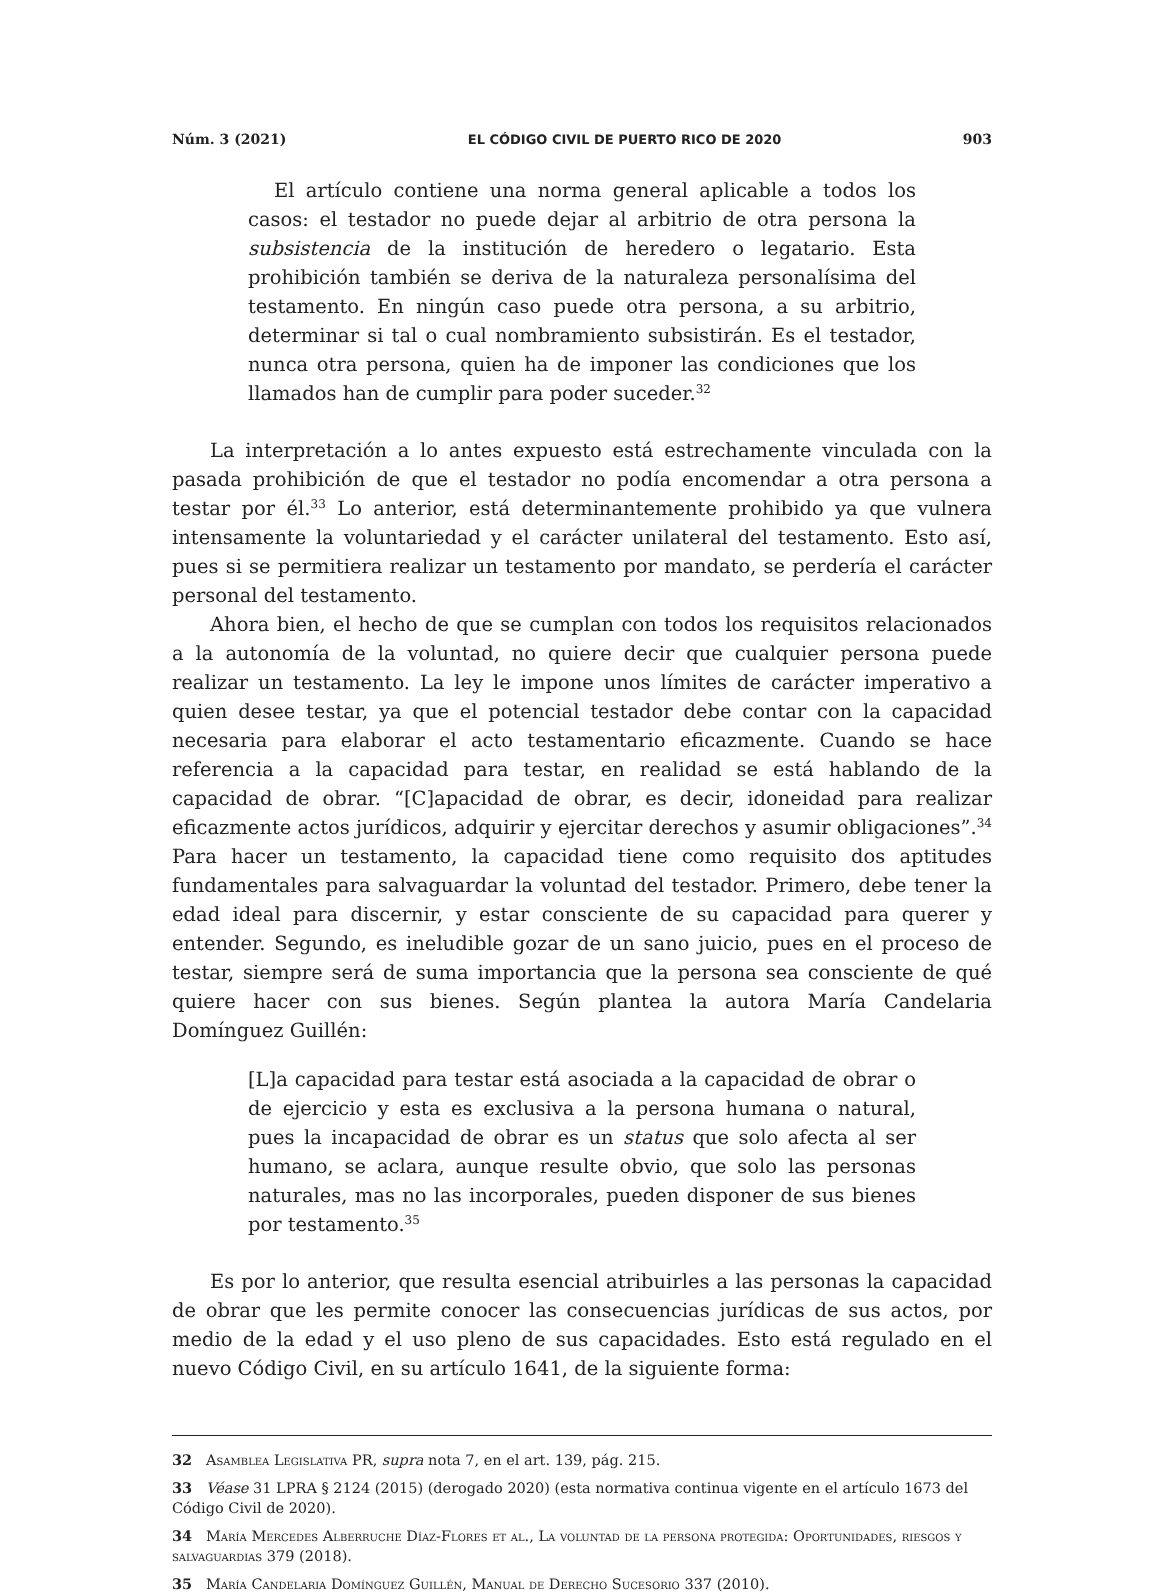Núm. 3 (2021) EL CÓDIGO CIVIL DE PUERTO RICO DE 2020 903
El artículo contiene una norma general aplicable a todos los casos: el testador no puede dejar al arbitrio de otra persona la subsistencia de la institución de heredero o legatario. Esta prohibición también se deriva de la naturaleza personalísima del testamento. En ningún caso puede otra persona, a su arbitrio, determinar si tal o cual nombramiento subsistirán. Es el testador, nunca otra persona, quien ha de imponer las condiciones que los llamados han de cumplir para poder suceder.<sup>32</sup>
La interpretación a lo antes expuesto está estrechamente vinculada con la pasada prohibición de que el testador no podía encomendar a otra persona a testar por él.<sup>33</sup> Lo anterior, está determinantemente prohibido ya que vulnera intensamente la voluntariedad y el carácter unilateral del testamento. Esto así, pues si se permitiera realizar un testamento por mandato, se perdería el carácter personal del testamento.
Ahora bien, el hecho de que se cumplan con todos los requisitos relacionados a la autonomía de la voluntad, no quiere decir que cualquier persona puede realizar un testamento. La ley le impone unos límites de carácter imperativo a quien desee testar, ya que el potencial testador debe contar con la capacidad necesaria para elaborar el acto testamentario eficazmente. Cuando se hace referencia a la capacidad para testar, en realidad se está hablando de la capacidad de obrar. “[C]apacidad de obrar, es decir, idoneidad para realizar eficazmente actos jurídicos, adquirir y ejercitar derechos y asumir obligaciones”.<sup>34</sup> Para hacer un testamento, la capacidad tiene como requisito dos aptitudes fundamentales para salvaguardar la voluntad del testador. Primero, debe tener la edad ideal para discernir, y estar consciente de su capacidad para querer y entender. Segundo, es ineludible gozar de un sano juicio, pues en el proceso de testar, siempre será de suma importancia que la persona sea consciente de qué quiere hacer con sus bienes. Según plantea la autora María Candelaria Domínguez Guillén:
[L]a capacidad para testar está asociada a la capacidad de obrar o de ejercicio y esta es exclusiva a la persona humana o natural, pues la incapacidad de obrar es un status que solo afecta al ser humano, se aclara, aunque resulte obvio, que solo las personas naturales, mas no las incorporales, pueden disponer de sus bienes por testamento.<sup>35</sup>
Es por lo anterior, que resulta esencial atribuirles a las personas la capacidad de obrar que les permite conocer las consecuencias jurídicas de sus actos, por medio de la edad y el uso pleno de sus capacidades. Esto está regulado en el nuevo Código Civil, en su artículo 1641, de la siguiente forma:
32 Asamblea Legislativa PR, supra nota 7, en el art. 139, pág. 215.
33 Véase 31 LPRA § 2124 (2015) (derogado 2020) (esta normativa continua vigente en el artículo 1673 del Código Civil de 2020).
34 María Mercedes Alberruche Díaz-Flores et al., La voluntad de la persona protegida: Oportunidades, riesgos y salvaguardias 379 (2018).
35 María Candelaria Domínguez Guillén, Manual de Derecho Sucesorio 337 (2010).